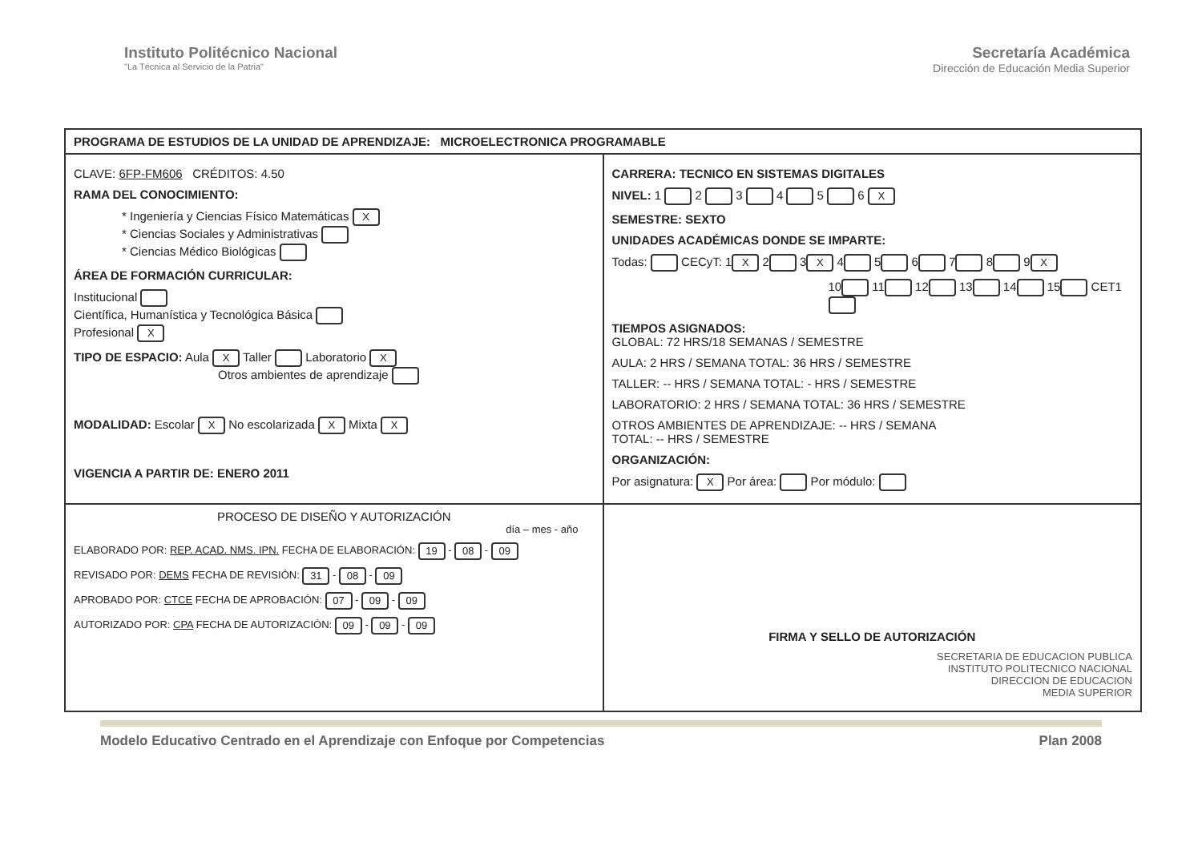Instituto Politécnico Nacional
"La Técnica al Servicio de la Patria"
Secretaría Académica
Dirección de Educación Media Superior
| PROGRAMA DE ESTUDIOS DE LA UNIDAD DE APRENDIZAJE: MICROELECTRONICA PROGRAMABLE | |
| CLAVE: 6FP-FM606 CRÉDITOS: 4.50 RAMA DEL CONOCIMIENTO: * Ingeniería y Ciencias Físico Matemáticas X * Ciencias Sociales y Administrativas * Ciencias Médico Biológicas ÁREA DE FORMACIÓN CURRICULAR: Institucional Científica, Humanística y Tecnológica Básica Profesional X TIPO DE ESPACIO: Aula X Taller Laboratorio X Otros ambientes de aprendizaje MODALIDAD: Escolar X No escolarizada X Mixta X VIGENCIA A PARTIR DE: ENERO 2011 | CARRERA: TECNICO EN SISTEMAS DIGITALES NIVEL: 1 2 3 4 5 6 X SEMESTRE: SEXTO UNIDADES ACADÉMICAS DONDE SE IMPARTE: Todas: CECyT: 1 X 2 3 X 4 5 6 7 8 9 X 10 11 12 13 14 15 CET1 TIEMPOS ASIGNADOS: GLOBAL: 72 HRS/18 SEMANAS / SEMESTRE AULA: 2 HRS / SEMANA TOTAL: 36 HRS / SEMESTRE TALLER: -- HRS / SEMANA TOTAL: - HRS / SEMESTRE LABORATORIO: 2 HRS / SEMANA TOTAL: 36 HRS / SEMESTRE OTROS AMBIENTES DE APRENDIZAJE: -- HRS / SEMANA TOTAL: -- HRS / SEMESTRE ORGANIZACIÓN: Por asignatura: X Por área: Por módulo: |
| PROCESO DE DISEÑO Y AUTORIZACIÓN día – mes - año ELABORADO POR: REP. ACAD. NMS. IPN. FECHA DE ELABORACIÓN: 19 - 08 - 09 REVISADO POR: DEMS FECHA DE REVISIÓN: 31 - 08 - 09 APROBADO POR: CTCE FECHA DE APROBACIÓN: 07 - 09 - 09 AUTORIZADO POR: CPA FECHA DE AUTORIZACIÓN: 09 - 09 - 09 | FIRMA Y SELLO DE AUTORIZACIÓN SECRETARIA DE EDUCACION PUBLICA INSTITUTO POLITECNICO NACIONAL DIRECCION DE EDUCACION MEDIA SUPERIOR |
Modelo Educativo Centrado en el Aprendizaje con Enfoque por Competencias Plan 2008